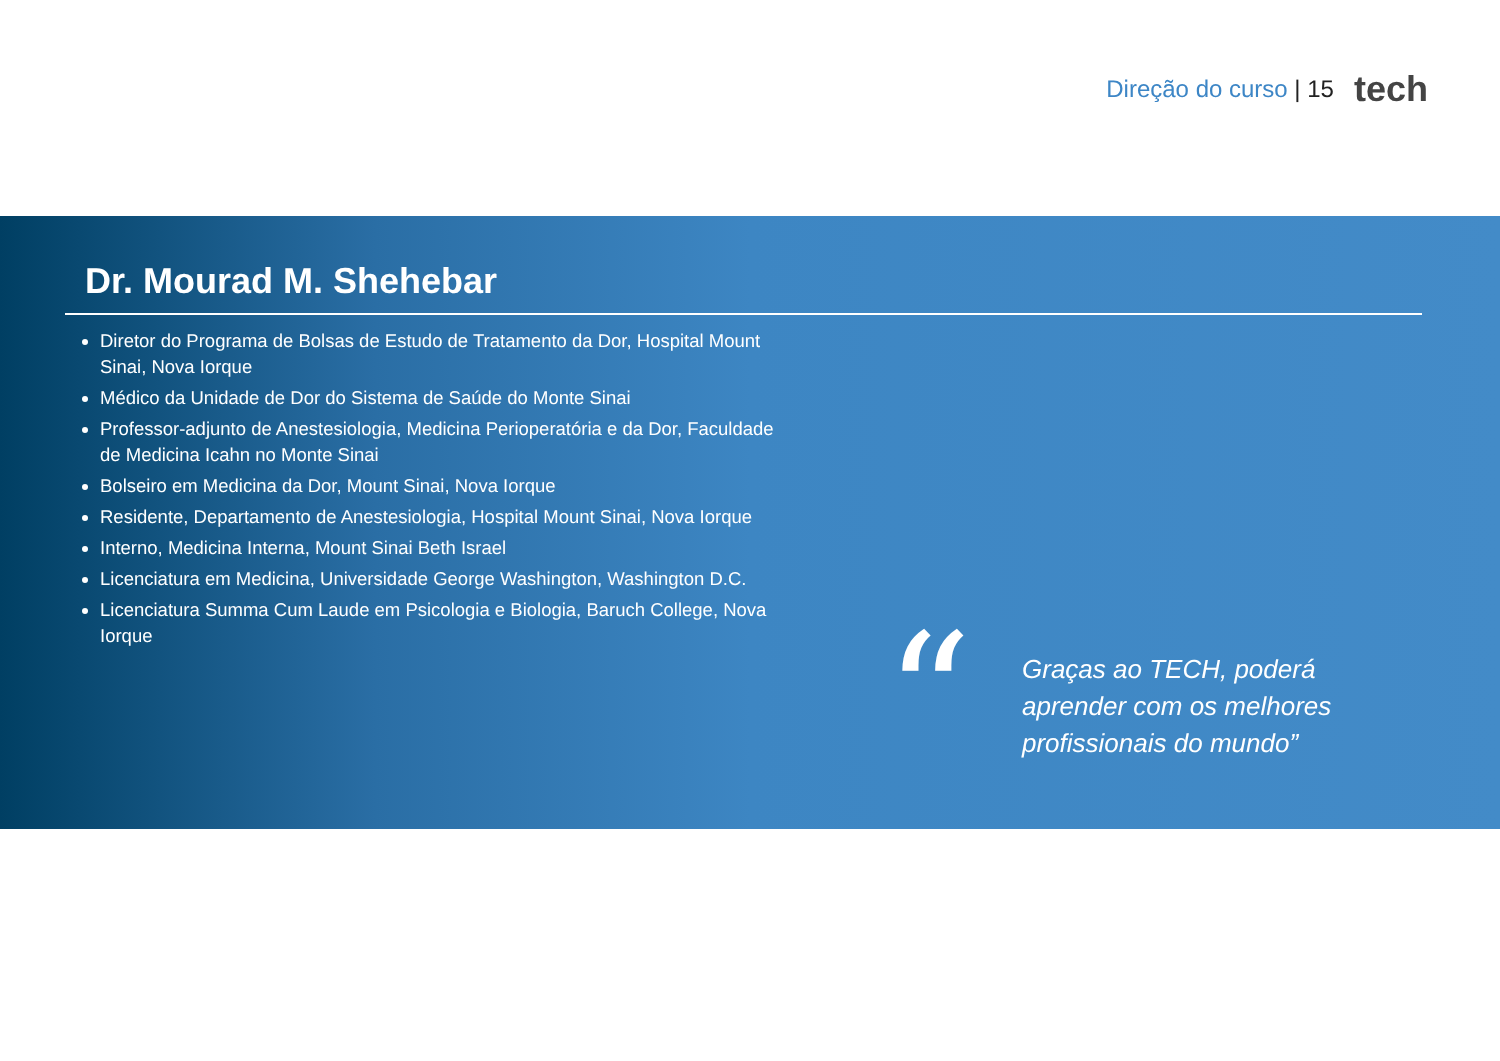Direção do curso | 15
tech
Dr. Mourad M. Shehebar
Diretor do Programa de Bolsas de Estudo de Tratamento da Dor, Hospital Mount Sinai, Nova Iorque
Médico da Unidade de Dor do Sistema de Saúde do Monte Sinai
Professor-adjunto de Anestesiologia, Medicina Perioperatória e da Dor, Faculdade de Medicina Icahn no Monte Sinai
Bolseiro em Medicina da Dor, Mount Sinai, Nova Iorque
Residente, Departamento de Anestesiologia, Hospital Mount Sinai, Nova Iorque
Interno, Medicina Interna, Mount Sinai Beth Israel
Licenciatura em Medicina, Universidade George Washington, Washington D.C.
Licenciatura Summa Cum Laude em Psicologia e Biologia, Baruch College, Nova Iorque
“
Graças ao TECH, poderá
aprender com os melhores
profissionais do mundo”